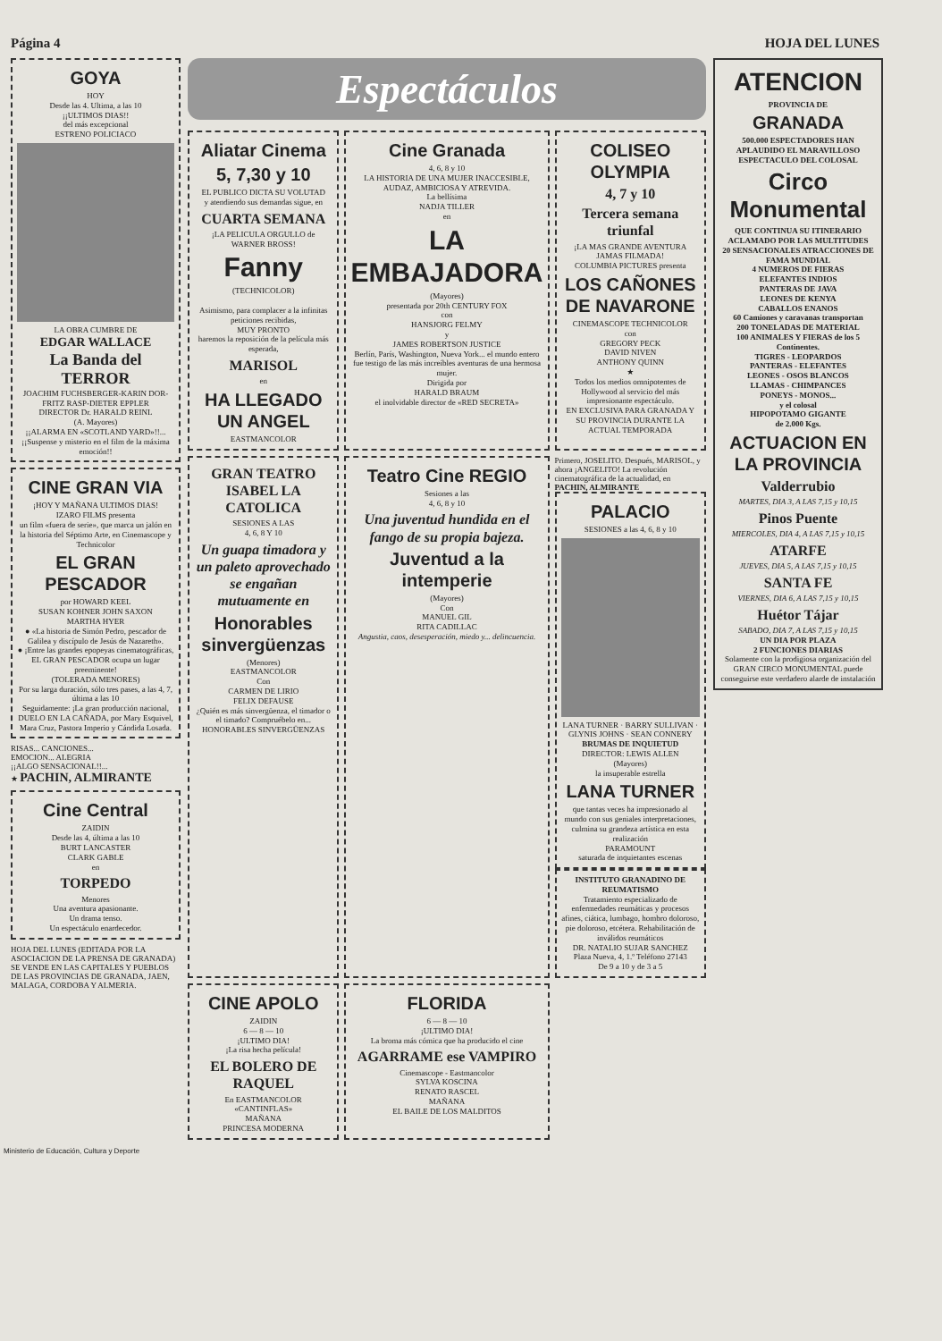Página 4 HOJA DEL LUNES
GOYA
HOY
Desde las 4. Ultima, a las 10
¡¡ULTIMOS DIAS!!
del más excepcional
ESTRENO POLICIACO
LA OBRA CUMBRE DE
EDGAR WALLACE
La Banda del TERROR
JOACHIM FUCHSBERGER-KARIN DOR-FRITZ RASP-DIETER EPPLER
DIRECTOR Dr. HARALD REINL
(A. Mayores)
¡¡ALARMA EN «SCOTLAND YARD»!!...
¡¡Suspense y misterio en el film de la máxima emoción!!
CINE GRAN VIA
¡HOY Y MAÑANA ULTIMOS DIAS!
IZARO FILMS presenta
un film «fuera de serie», que marca un jalón en la historia del Séptimo Arte, en Cinemascope y Technicolor
EL GRAN PESCADOR
por HOWARD KEEL
SUSAN KOHNER JOHN SAXON
MARTHA HYER
● «La historia de Simón Pedro, pescador de Galilea y discípulo de Jesús de Nazareth».
● ¡Entre las grandes epopeyas cinematográficas, EL GRAN PESCADOR ocupa un lugar preeminente!
(TOLERADA MENORES)
Por su larga duración, sólo tres pases, a las 4, 7, última a las 10
Seguidamente: ¡La gran producción nacional, DUELO EN LA CAÑADA, por Mary Esquivel, Mara Cruz, Pastora Imperio y Cándida Losada.
RISAS... CANCIONES...
EMOCION... ALEGRIA
¡¡ALGO SENSACIONAL!!...
★ PACHIN, ALMIRANTE
Cine Central
ZAIDIN
Desde las 4, última a las 10
BURT LANCASTER
CLARK GABLE
en
TORPEDO
Menores
Una aventura apasionante.
Un drama tenso.
Un espectáculo enardecedor.
HOJA DEL LUNES (EDITADA POR LA ASOCIACION DE LA PRENSA DE GRANADA) SE VENDE EN LAS CAPITALES Y PUEBLOS DE LAS PROVINCIAS DE GRANADA, JAEN, MALAGA, CORDOBA Y ALMERIA.
Espectáculos
Aliatar Cinema
5, 7,30 y 10
EL PUBLICO DICTA SU VOLUTAD
y atendiendo sus demandas sigue, en
CUARTA SEMANA
¡LA PELICULA ORGULLO de WARNER BROSS!
Fanny
(TECHNICOLOR)
Asimismo, para complacer a la infinitas peticiones recibidas,
MUY PRONTO
haremos la reposición de la película más esperada,
MARISOL
en
HA LLEGADO UN ANGEL
EASTMANCOLOR
Cine Granada
4, 6, 8 y 10
LA HISTORIA DE UNA MUJER INACCESIBLE, AUDAZ, AMBICIOSA Y ATREVIDA.
La bellísima
NADJA TILLER
en
LA EMBAJADORA
(Mayores)
presentada por 20th CENTURY FOX
con
HANSJORG FELMY
y
JAMES ROBERTSON JUSTICE
Berlín, París, Washington, Nueva York... el mundo entero fue testigo de las más increíbles aventuras de una hermosa mujer.
Dirigida por
HARALD BRAUM
el inolvidable director de «RED SECRETA»
COLISEO OLYMPIA
4, 7 y 10
Tercera semana triunfal
¡LA MAS GRANDE AVENTURA JAMAS FILMADA!
COLUMBIA PICTURES presenta
LOS CAÑONES DE NAVARONE
CINEMASCOPE TECHNICOLOR
con
GREGORY PECK
DAVID NIVEN
ANTHONY QUINN
★
Todos los medios omnipotentes de Hollywood al servicio del más impresionante espectáculo.
EN EXCLUSIVA PARA GRANADA Y SU PROVINCIA DURANTE LA ACTUAL TEMPORADA
GRAN TEATRO ISABEL LA CATOLICA
SESIONES A LAS
4, 6, 8 Y 10
Un guapa timadora y un paleto aprovechado se engañan mutuamente en
Honorables sinvergüenzas
(Menores)
EASTMANCOLOR
Con
CARMEN DE LIRIO
FELIX DEFAUSE
¿Quién es más sinvergüenza, el timador o el timado? Compruébelo en...
HONORABLES SINVERGÜENZAS
Teatro Cine REGIO
Sesiones a las
4, 6, 8 y 10
Una juventud hundida en el fango de su propia bajeza.
Juventud a la intemperie
(Mayores)
Con
MANUEL GIL
RITA CADILLAC
Angustia, caos, desesperación, miedo y... delincuencia.
Primero, JOSELITO. Después, MARISOL, y ahora ¡ANGELITO! La revolución cinematográfica de la actualidad, en
PACHIN, ALMIRANTE
PALACIO
SESIONES a las 4, 6, 8 y 10
LANA TURNER · BARRY SULLIVAN · GLYNIS JOHNS · SEAN CONNERY
BRUMAS DE INQUIETUD
DIRECTOR: LEWIS ALLEN
(Mayores)
la insuperable estrella
LANA TURNER
que tantas veces ha impresionado al mundo con sus geniales interpretaciones, culmina su grandeza artística en esta realización
PARAMOUNT
saturada de inquietantes escenas
INSTITUTO GRANADINO DE REUMATISMO
Tratamiento especializado de enfermedades reumáticas y procesos afines, ciática, lumbago, hombro doloroso, pie doloroso, etcétera. Rehabilitación de inválidos reumáticos
DR. NATALIO SUJAR SANCHEZ
Plaza Nueva, 4, 1.º Teléfono 27143
De 9 a 10 y de 3 a 5
CINE APOLO
ZAIDIN
6 — 8 — 10
¡ULTIMO DIA!
¡La risa hecha película!
EL BOLERO DE RAQUEL
En EASTMANCOLOR
«CANTINFLAS»
MAÑANA
PRINCESA MODERNA
FLORIDA
6 — 8 — 10
¡ULTIMO DIA!
La broma más cómica que ha producido el cine
AGARRAME ese VAMPIRO
Cinemascope - Eastmancolor
SYLVA KOSCINA
RENATO RASCEL
MAÑANA
EL BAILE DE LOS MALDITOS
ATENCION
PROVINCIA DE
GRANADA
500.000 ESPECTADORES HAN APLAUDIDO EL MARAVILLOSO ESPECTACULO DEL COLOSAL
Circo Monumental
QUE CONTINUA SU ITINERARIO ACLAMADO POR LAS MULTITUDES
20 SENSACIONALES ATRACCIONES DE FAMA MUNDIAL
4 NUMEROS DE FIERAS
ELEFANTES INDIOS
PANTERAS DE JAVA
LEONES DE KENYA
CABALLOS ENANOS
60 Camiones y caravanas transportan
200 TONELADAS DE MATERIAL
100 ANIMALES Y FIERAS de los 5 Continentes.
TIGRES - LEOPARDOS
PANTERAS - ELEFANTES
LEONES - OSOS BLANCOS
LLAMAS - CHIMPANCES
PONEYS - MONOS...
y el colosal
HIPOPOTAMO GIGANTE
de 2.000 Kgs.
ACTUACION EN LA PROVINCIA
Valderrubio
MARTES, DIA 3, A LAS 7,15 y 10,15
Pinos Puente
MIERCOLES, DIA 4, A LAS 7,15 y 10,15
ATARFE
JUEVES, DIA 5, A LAS 7,15 y 10,15
SANTA FE
VIERNES, DIA 6, A LAS 7,15 y 10,15
Huétor Tájar
SABADO, DIA 7, A LAS 7,15 y 10,15
UN DIA POR PLAZA
2 FUNCIONES DIARIAS
Solamente con la prodigiosa organización del GRAN CIRCO MONUMENTAL puede conseguirse este verdadero alarde de instalación
Ministerio de Educación, Cultura y Deporte